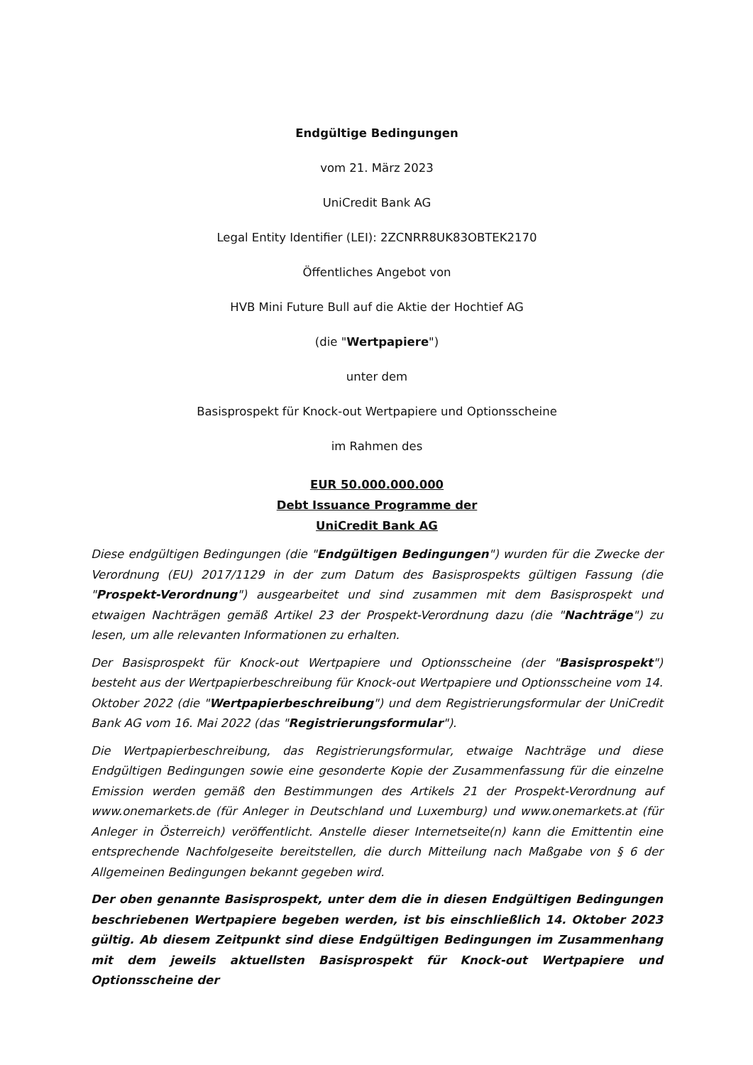Endgültige Bedingungen
vom 21. März 2023
UniCredit Bank AG
Legal Entity Identifier (LEI): 2ZCNRR8UK83OBTEK2170
Öffentliches Angebot von
HVB Mini Future Bull auf die Aktie der Hochtief AG
(die "Wertpapiere")
unter dem
Basisprospekt für Knock-out Wertpapiere und Optionsscheine
im Rahmen des
EUR 50.000.000.000
Debt Issuance Programme der
UniCredit Bank AG
Diese endgültigen Bedingungen (die "Endgültigen Bedingungen") wurden für die Zwecke der Verordnung (EU) 2017/1129 in der zum Datum des Basisprospekts gültigen Fassung (die "Prospekt-Verordnung") ausgearbeitet und sind zusammen mit dem Basisprospekt und etwaigen Nachträgen gemäß Artikel 23 der Prospekt-Verordnung dazu (die "Nachträge") zu lesen, um alle relevanten Informationen zu erhalten.
Der Basisprospekt für Knock-out Wertpapiere und Optionsscheine (der "Basisprospekt") besteht aus der Wertpapierbeschreibung für Knock-out Wertpapiere und Optionsscheine vom 14. Oktober 2022 (die "Wertpapierbeschreibung") und dem Registrierungsformular der UniCredit Bank AG vom 16. Mai 2022 (das "Registrierungsformular").
Die Wertpapierbeschreibung, das Registrierungsformular, etwaige Nachträge und diese Endgültigen Bedingungen sowie eine gesonderte Kopie der Zusammenfassung für die einzelne Emission werden gemäß den Bestimmungen des Artikels 21 der Prospekt-Verordnung auf www.onemarkets.de (für Anleger in Deutschland und Luxemburg) und www.onemarkets.at (für Anleger in Österreich) veröffentlicht. Anstelle dieser Internetseite(n) kann die Emittentin eine entsprechende Nachfolgeseite bereitstellen, die durch Mitteilung nach Maßgabe von § 6 der Allgemeinen Bedingungen bekannt gegeben wird.
Der oben genannte Basisprospekt, unter dem die in diesen Endgültigen Bedingungen beschriebenen Wertpapiere begeben werden, ist bis einschließlich 14. Oktober 2023 gültig. Ab diesem Zeitpunkt sind diese Endgültigen Bedingungen im Zusammenhang mit dem jeweils aktuellsten Basisprospekt für Knock-out Wertpapiere und Optionsscheine der